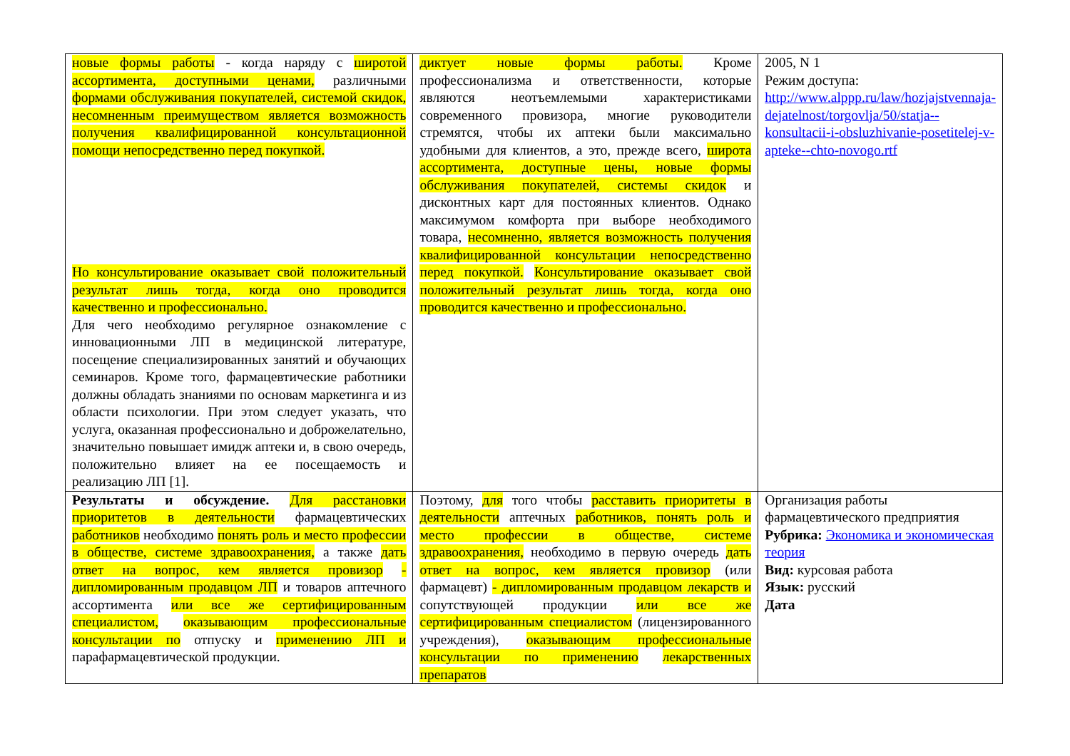| новые формы работы - когда наряду с широтой ассортимента, доступными ценами, различными формами обслуживания покупателей, системой скидок, несомненным преимуществом является возможность получения квалифицированной консультационной помощи непосредственно перед покупкой. Но консультирование оказывает свой положительный результат лишь тогда, когда оно проводится качественно и профессионально. Для чего необходимо регулярное ознакомление с инновационными ЛП в медицинской литературе, посещение специализированных занятий и обучающих семинаров. Кроме того, фармацевтические работники должны обладать знаниями по основам маркетинга и из области психологии. При этом следует указать, что услуга, оказанная профессионально и доброжелательно, значительно повышает имидж аптеки и, в свою очередь, положительно влияет на ее посещаемость и реализацию ЛП [1]. | диктует новые формы работы. Кроме профессионализма и ответственности, которые являются неотъемлемыми характеристиками современного провизора, многие руководители стремятся, чтобы их аптеки были максимально удобными для клиентов, а это, прежде всего, широта ассортимента, доступные цены, новые формы обслуживания покупателей, системы скидок и дисконтных карт для постоянных клиентов. Однако максимумом комфорта при выборе необходимого товара, несомненно, является возможность получения квалифицированной консультации непосредственно перед покупкой. Консультирование оказывает свой положительный результат лишь тогда, когда оно проводится качественно и профессионально. | 2005, N 1 Режим доступа: http://www.alppp.ru/law/hozjajstvennaja-dejatelnost/torgovlja/50/statja--konsultacii-i-obsluzhivanie-posetitelej-v-apteke--chto-novogo.rtf |
| Результаты и обсуждение. Для расстановки приоритетов в деятельности фармацевтических работников необходимо понять роль и место профессии в обществе, системе здравоохранения, а также дать ответ на вопрос, кем является провизор - дипломированным продавцом ЛП и товаров аптечного ассортимента или все же сертифицированным специалистом, оказывающим профессиональные консультации по отпуску и применению ЛП и парафармацевтической продукции. | Поэтому, для того чтобы расставить приоритеты в деятельности аптечных работников, понять роль и место профессии в обществе, системе здравоохранения, необходимо в первую очередь дать ответ на вопрос, кем является провизор (или фармацевт) - дипломированным продавцом лекарств и сопутствующей продукции или все же сертифицированным специалистом (лицензированного учреждения), оказывающим профессиональные консультации по применению лекарственных препаратов | Организация работы фармацевтического предприятия Рубрика: Экономика и экономическая теория Вид: курсовая работа Язык: русский Дата |